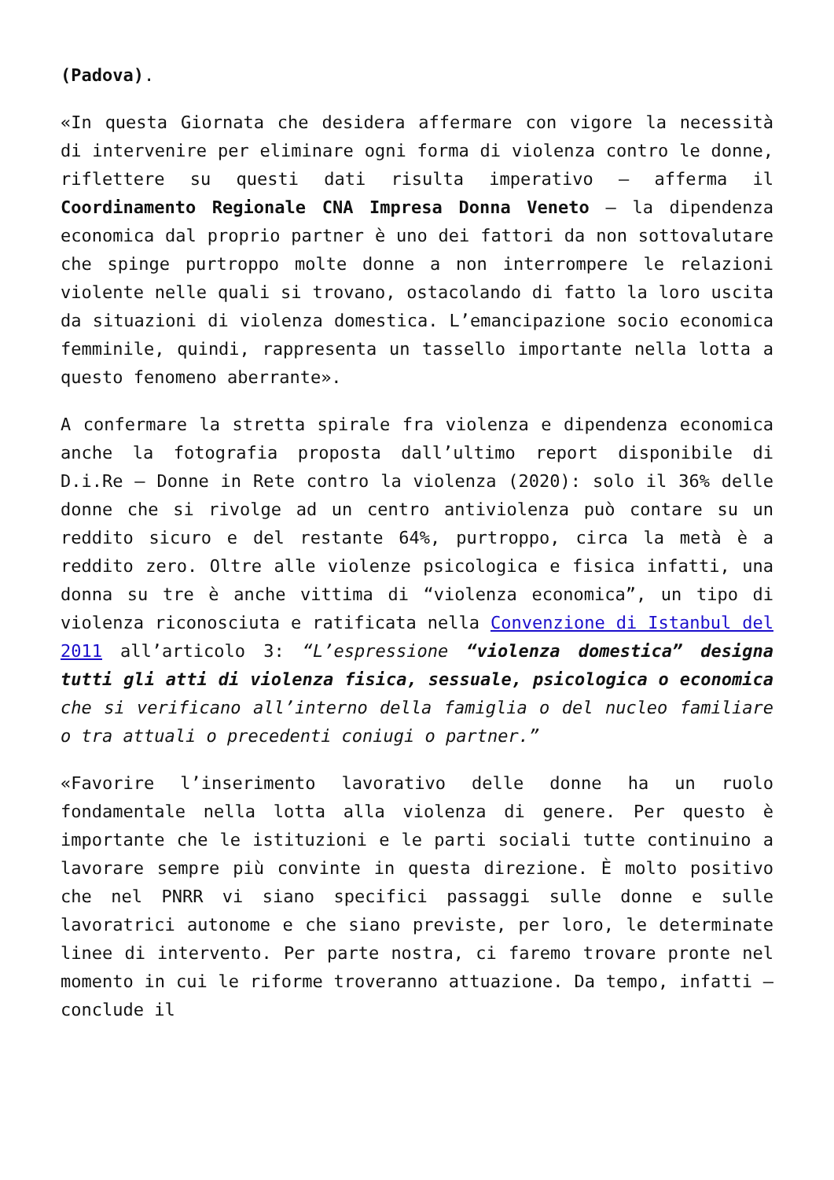(Padova).
«In questa Giornata che desidera affermare con vigore la necessità di intervenire per eliminare ogni forma di violenza contro le donne, riflettere su questi dati risulta imperativo – afferma il Coordinamento Regionale CNA Impresa Donna Veneto – la dipendenza economica dal proprio partner è uno dei fattori da non sottovalutare che spinge purtroppo molte donne a non interrompere le relazioni violente nelle quali si trovano, ostacolando di fatto la loro uscita da situazioni di violenza domestica. L’emancipazione socio economica femminile, quindi, rappresenta un tassello importante nella lotta a questo fenomeno aberrante».
A confermare la stretta spirale fra violenza e dipendenza economica anche la fotografia proposta dall’ultimo report disponibile di D.i.Re – Donne in Rete contro la violenza (2020): solo il 36% delle donne che si rivolge ad un centro antiviolenza può contare su un reddito sicuro e del restante 64%, purtroppo, circa la metà è a reddito zero. Oltre alle violenze psicologica e fisica infatti, una donna su tre è anche vittima di “violenza economica”, un tipo di violenza riconosciuta e ratificata nella Convenzione di Istanbul del 2011 all’articolo 3: “L’espressione “violenza domestica” designa tutti gli atti di violenza fisica, sessuale, psicologica o economica che si verificano all’interno della famiglia o del nucleo familiare o tra attuali o precedenti coniugi o partner.”
«Favorire l’inserimento lavorativo delle donne ha un ruolo fondamentale nella lotta alla violenza di genere. Per questo è importante che le istituzioni e le parti sociali tutte continuino a lavorare sempre più convinte in questa direzione. È molto positivo che nel PNRR vi siano specifici passaggi sulle donne e sulle lavoratrici autonome e che siano previste, per loro, le determinate linee di intervento. Per parte nostra, ci faremo trovare pronte nel momento in cui le riforme troveranno attuazione. Da tempo, infatti – conclude il